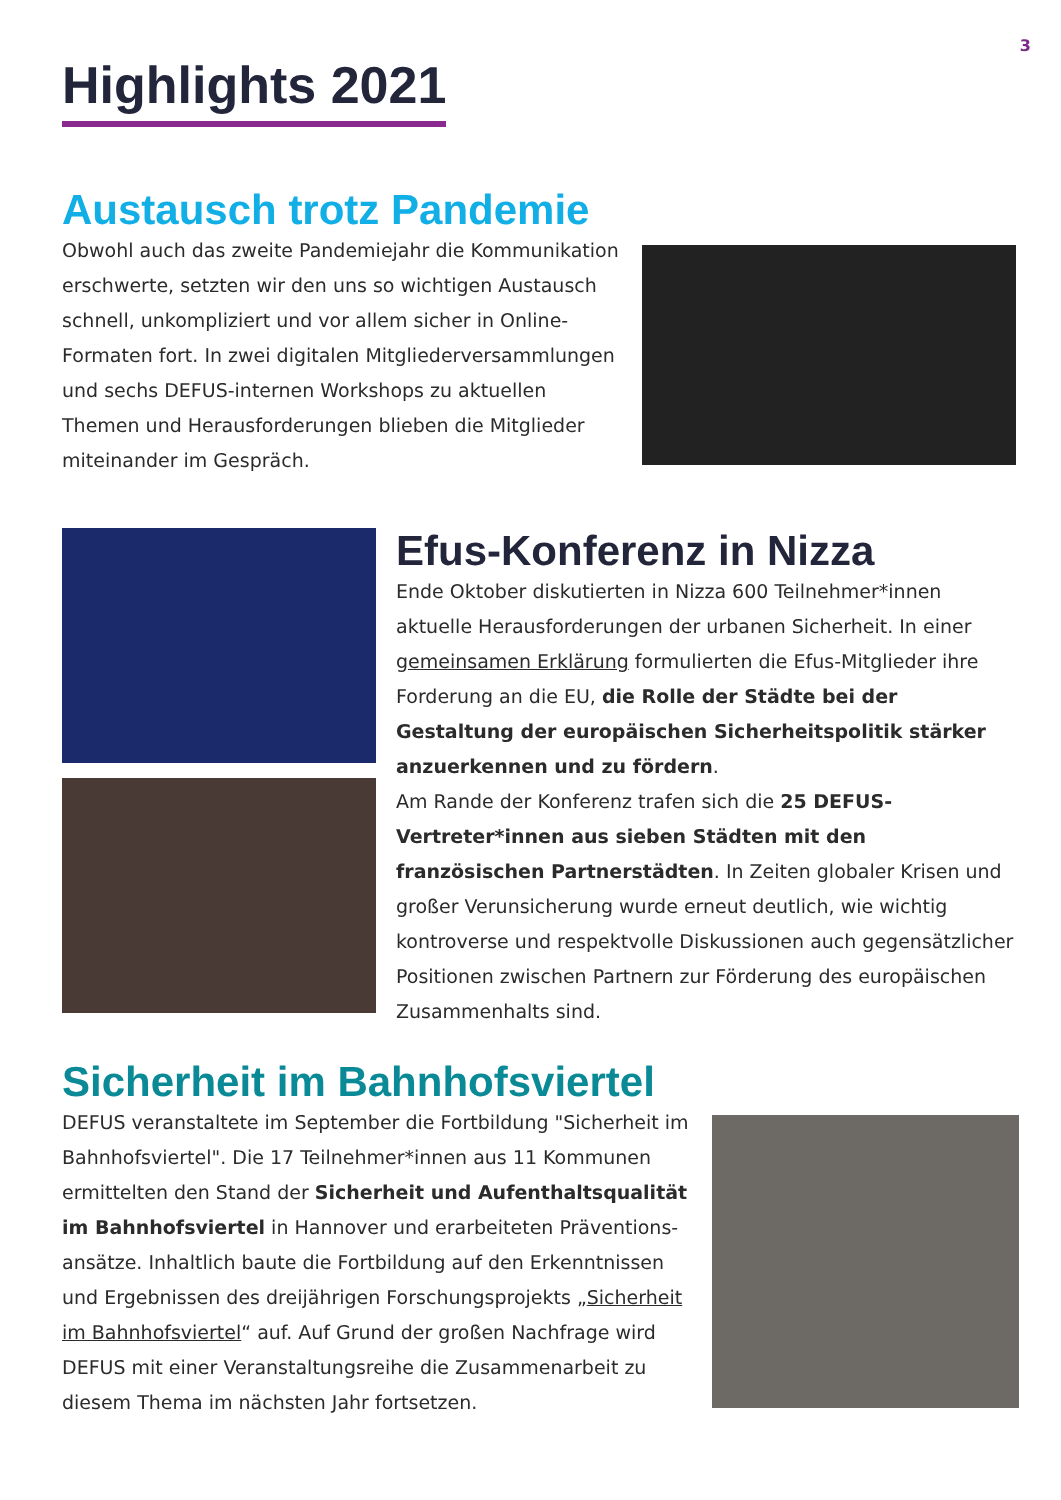3
Highlights 2021
Austausch trotz Pandemie
Obwohl auch das zweite Pandemiejahr die Kommunikation erschwerte, setzten wir den uns so wichtigen Austausch schnell, unkompliziert und vor allem sicher in Online-Formaten fort. In zwei digitalen Mitgliederversammlungen und sechs DEFUS-internen Workshops zu aktuellen Themen und Herausforderungen blieben die Mitglieder miteinander im Gespräch.
Efus-Konferenz in Nizza
Ende Oktober diskutierten in Nizza 600 Teilnehmer*innen aktuelle Herausforderungen der urbanen Sicherheit. In einer gemeinsamen Erklärung formulierten die Efus-Mitglieder ihre Forderung an die EU, die Rolle der Städte bei der Gestaltung der europäischen Sicherheitspolitik stärker anzuerkennen und zu fördern.
Am Rande der Konferenz trafen sich die 25 DEFUS-Vertreter*innen aus sieben Städten mit den französischen Partnerstädten. In Zeiten globaler Krisen und großer Verunsicherung wurde erneut deutlich, wie wichtig kontroverse und respektvolle Diskussionen auch gegensätzlicher Positionen zwischen Partnern zur Förderung des europäischen Zusammenhalts sind.
Sicherheit im Bahnhofsviertel
DEFUS veranstaltete im September die Fortbildung "Sicherheit im Bahnhofsviertel". Die 17 Teilnehmer*innen aus 11 Kommunen ermittelten den Stand der Sicherheit und Aufenthaltsqualität im Bahnhofsviertel in Hannover und erarbeiteten Präventions-ansätze. Inhaltlich baute die Fortbildung auf den Erkenntnissen und Ergebnissen des dreijährigen Forschungsprojekts „Sicherheit im Bahnhofsviertel“ auf. Auf Grund der großen Nachfrage wird DEFUS mit einer Veranstaltungsreihe die Zusammenarbeit zu diesem Thema im nächsten Jahr fortsetzen.